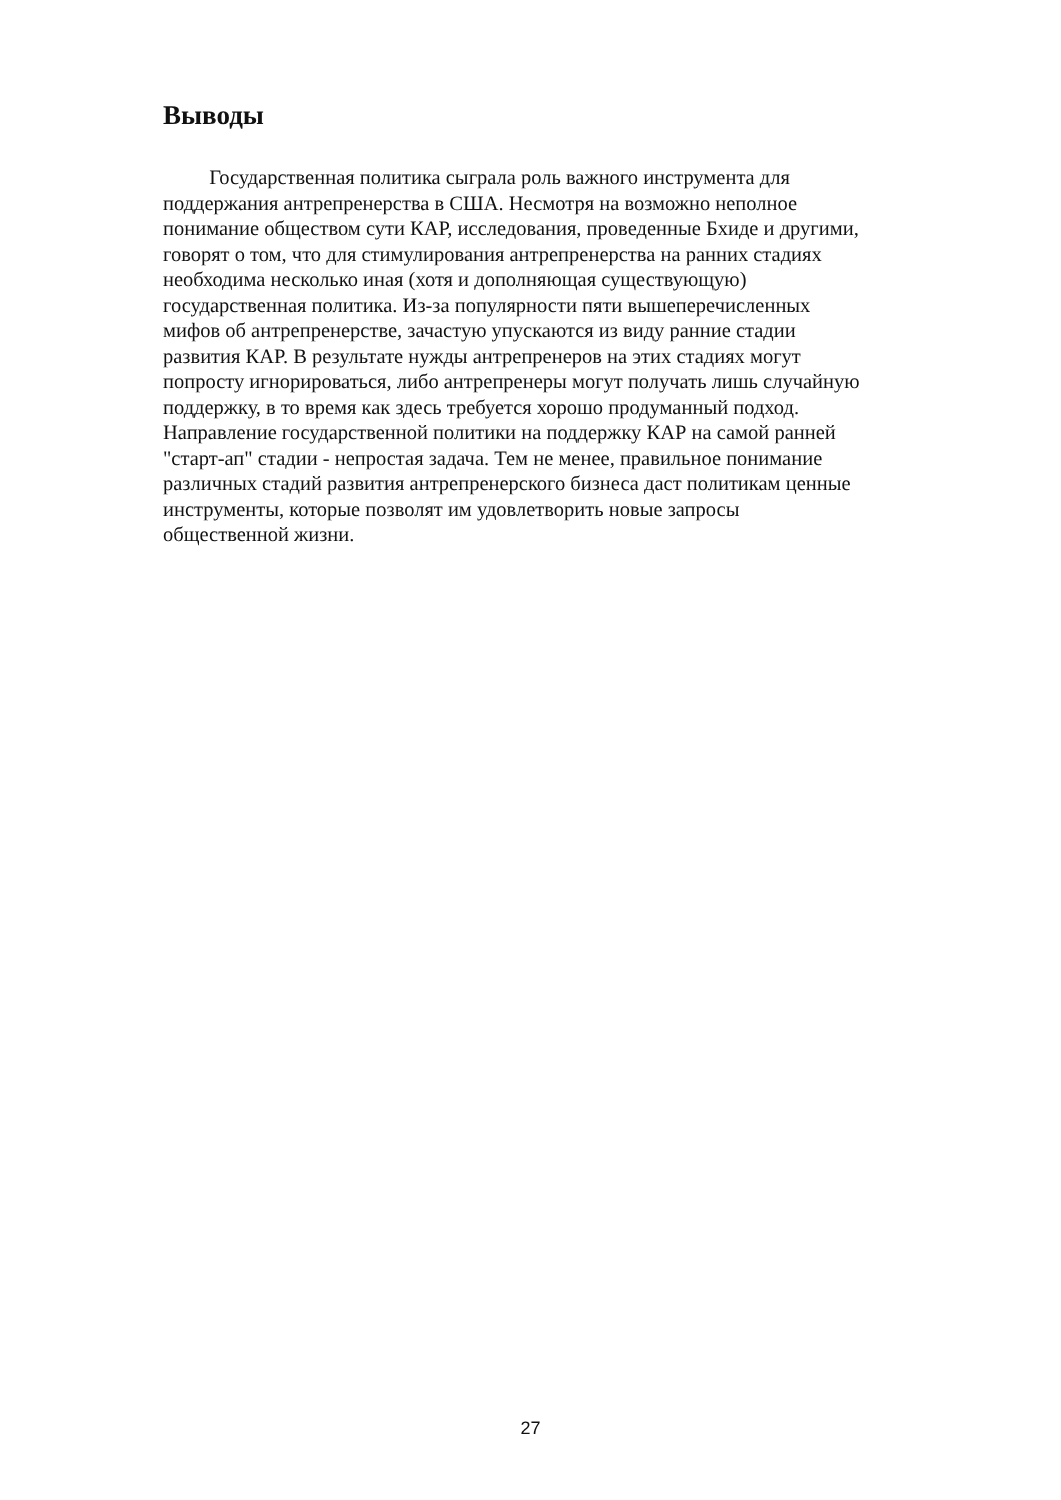Выводы
Государственная политика сыграла роль важного инструмента для
поддержания антрепренерства в США. Несмотря на возможно неполное
понимание обществом сути КАР, исследования, проведенные Бхиде и другими,
говорят о том, что для стимулирования антрепренерства на ранних стадиях
необходима несколько иная (хотя и дополняющая существующую)
государственная политика. Из-за популярности пяти вышеперечисленных
мифов об антрепренерстве, зачастую упускаются из виду ранние стадии
развития КАР. В результате нужды антрепренеров на этих стадиях могут
попросту игнорироваться, либо антрепренеры могут получать лишь случайную
поддержку, в то время как здесь требуется хорошо продуманный подход.
Направление государственной политики на поддержку КАР на самой ранней
"старт-ап" стадии - непростая задача. Тем не менее, правильное понимание
различных стадий развития антрепренерского бизнеса даст политикам ценные
инструменты, которые позволят им удовлетворить новые запросы
общественной жизни.
27